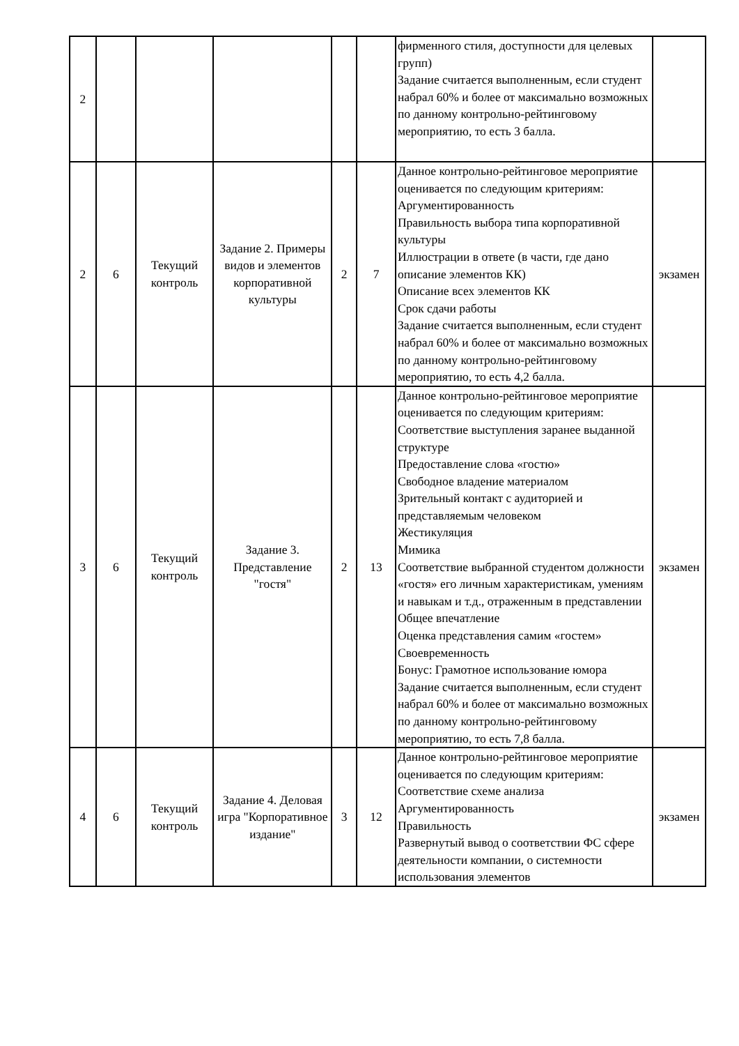| 2 | | | | | | фирменного стиля, доступности для целевых групп) Задание считается выполненным, если студент набрал 60% и более от максимально возможных по данному контрольно-рейтинговому мероприятию, то есть 3 балла. | |
| 2 | 6 | Текущий контроль | Задание 2. Примеры видов и элементов корпоративной культуры | 2 | 7 | Данное контрольно-рейтинговое мероприятие оценивается по следующим критериям: Аргументированность Правильность выбора типа корпоративной культуры Иллюстрации в ответе (в части, где дано описание элементов КК) Описание всех элементов КК Срок сдачи работы Задание считается выполненным, если студент набрал 60% и более от максимально возможных по данному контрольно-рейтинговому мероприятию, то есть 4,2 балла. | экзамен |
| 3 | 6 | Текущий контроль | Задание 3. Представление "гостя" | 2 | 13 | Данное контрольно-рейтинговое мероприятие оценивается по следующим критериям: Соответствие выступления заранее выданной структуре Предоставление слова «гостю» Свободное владение материалом Зрительный контакт с аудиторией и представляемым человеком Жестикуляция Мимика Соответствие выбранной студентом должности «гостя» его личным характеристикам, умениям и навыкам и т.д., отраженным в представлении Общее впечатление Оценка представления самим «гостем» Своевременность Бонус: Грамотное использование юмора Задание считается выполненным, если студент набрал 60% и более от максимально возможных по данному контрольно-рейтинговому мероприятию, то есть 7,8 балла. | экзамен |
| 4 | 6 | Текущий контроль | Задание 4. Деловая игра "Корпоративное издание" | 3 | 12 | Данное контрольно-рейтинговое мероприятие оценивается по следующим критериям: Соответствие схеме анализа Аргументированность Правильность Развернутый вывод о соответствии ФС сфере деятельности компании, о системности использования элементов | экзамен |